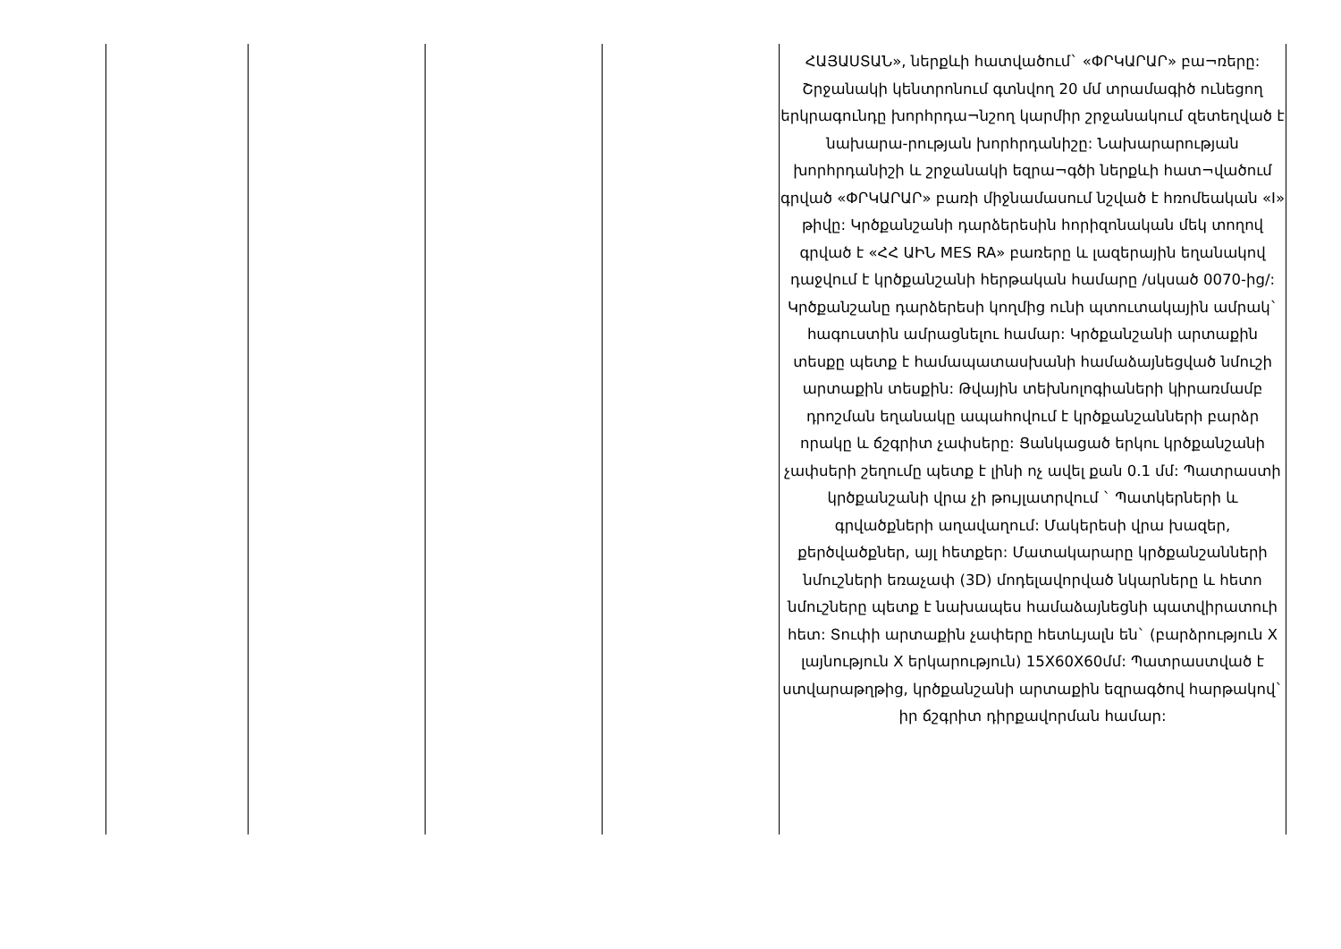| | | | | ՀԱՅԱՍՏԱՆ», ներքևի հատվածում` «ՓՐԿԱՐԱՐ» բա¬ռերը: Շրջանակի կենտրոնում գտնվող 20 մմ տրամագիծ ունեցող երկրագունդը խորհրդա¬նշող կարմիր շրջանակում զետեղված է նախարա-րության խորհրդանիշը: Նախարարության խորհրդանիշի և շրջանակի եզրա¬գծի ներքևի հատ¬վածում գրված «ՓՐԿԱՐԱՐ» բառի միջնամասում նշված է հռոմեական «I» թիվը: Կրծքանշանի դարձերեսին հորիզոնական մեկ տողով գրված է «ՀՀ ԱԻՆ MES RA» բառերը և լազերային եղանակով դաջվում է կրծքանշանի հերթական համարը /սկսած 0070-ից/: Կրծքանշանը դարձերեսի կողմից ունի պտուտակային ամրակ` հագուստին ամրացնելու համար: Կրծքանշանի արտաքին տեսքը պետք է համապատասխանի համաձայնեցված նմուշի արտաքին տեսքին: Թվային տեխնոլոգիաների կիրառմամբ դրոշման եղանակը ապահովում է կրծքանշանների բարձր որակը և ճշգրիտ չափսերը: Ցանկացած երկու կրծքանշանի չափսերի շեղումը պետք է լինի ոչ ավել քան 0.1 մմ: Պատրաստի կրծքանշանի վրա չի թույլատրվում ` Պատկերների և գրվածքների աղավաղում: Մակերեսի վրա խազեր, քերծվածքներ, այլ հետքեր: Մատակարարը կրծքանշանների նմուշների եռաչափ (3D) մոդելավորված նկարները և հետո նմուշները պետք է նախապես համաձայնեցնի պատվիրատուի հետ: Տուփի արտաքին չափերը հետևյալն են` (բարձրություն X լայնություն X երկարություն) 15X60X60մմ: Պատրաստված է ստվարաթղթից, կրծքանշանի արտաքին եզրագծով հարթակով` իր ճշգրիտ դիրքավորման համար: |